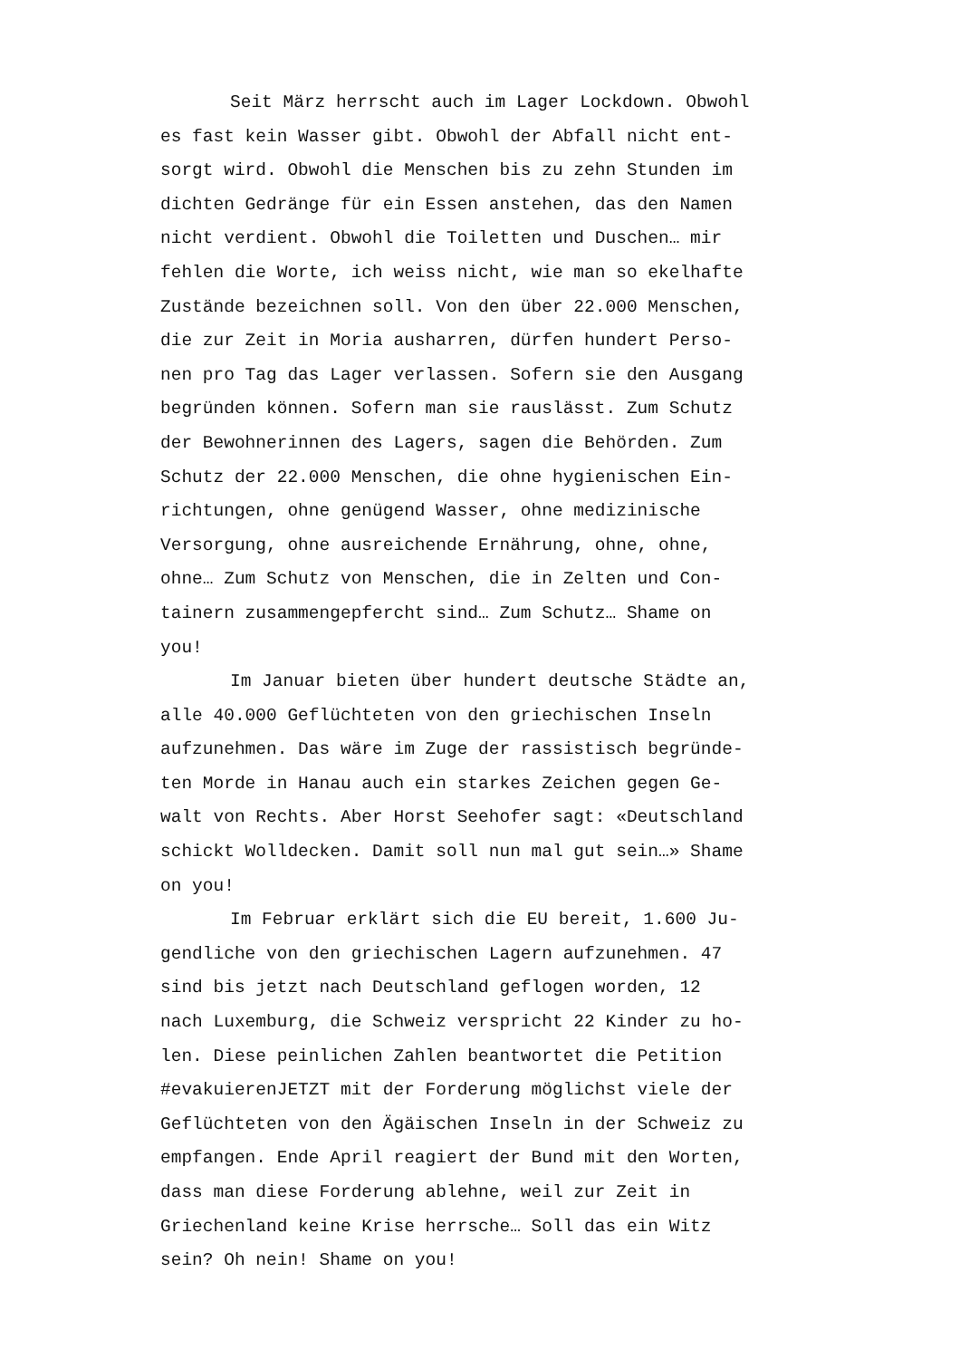Seit März herrscht auch im Lager Lockdown. Obwohl
es fast kein Wasser gibt. Obwohl der Abfall nicht ent-
sorgt wird. Obwohl die Menschen bis zu zehn Stunden im
dichten Gedränge für ein Essen anstehen, das den Namen
nicht verdient. Obwohl die Toiletten und Duschen… mir
fehlen die Worte, ich weiss nicht, wie man so ekelhafte
Zustände bezeichnen soll. Von den über 22.000 Menschen,
die zur Zeit in Moria ausharren, dürfen hundert Perso-
nen pro Tag das Lager verlassen. Sofern sie den Ausgang
begründen können. Sofern man sie rauslässt. Zum Schutz
der Bewohnerinnen des Lagers, sagen die Behörden. Zum
Schutz der 22.000 Menschen, die ohne hygienischen Ein-
richtungen, ohne genügend Wasser, ohne medizinische
Versorgung, ohne ausreichende Ernährung, ohne, ohne,
ohne… Zum Schutz von Menschen, die in Zelten und Con-
tainern zusammengepfercht sind… Zum Schutz… Shame on
you!
Im Januar bieten über hundert deutsche Städte an,
alle 40.000 Geflüchteten von den griechischen Inseln
aufzunehmen. Das wäre im Zuge der rassistisch begründe-
ten Morde in Hanau auch ein starkes Zeichen gegen Ge-
walt von Rechts. Aber Horst Seehofer sagt: «Deutschland
schickt Wolldecken. Damit soll nun mal gut sein…» Shame
on you!
Im Februar erklärt sich die EU bereit, 1.600 Ju-
gendliche von den griechischen Lagern aufzunehmen. 47
sind bis jetzt nach Deutschland geflogen worden, 12
nach Luxemburg, die Schweiz verspricht 22 Kinder zu ho-
len. Diese peinlichen Zahlen beantwortet die Petition
#evakuierenJETZT mit der Forderung möglichst viele der
Geflüchteten von den Ägäischen Inseln in der Schweiz zu
empfangen. Ende April reagiert der Bund mit den Worten,
dass man diese Forderung ablehne, weil zur Zeit in
Griechenland keine Krise herrsche… Soll das ein Witz
sein? Oh nein! Shame on you!